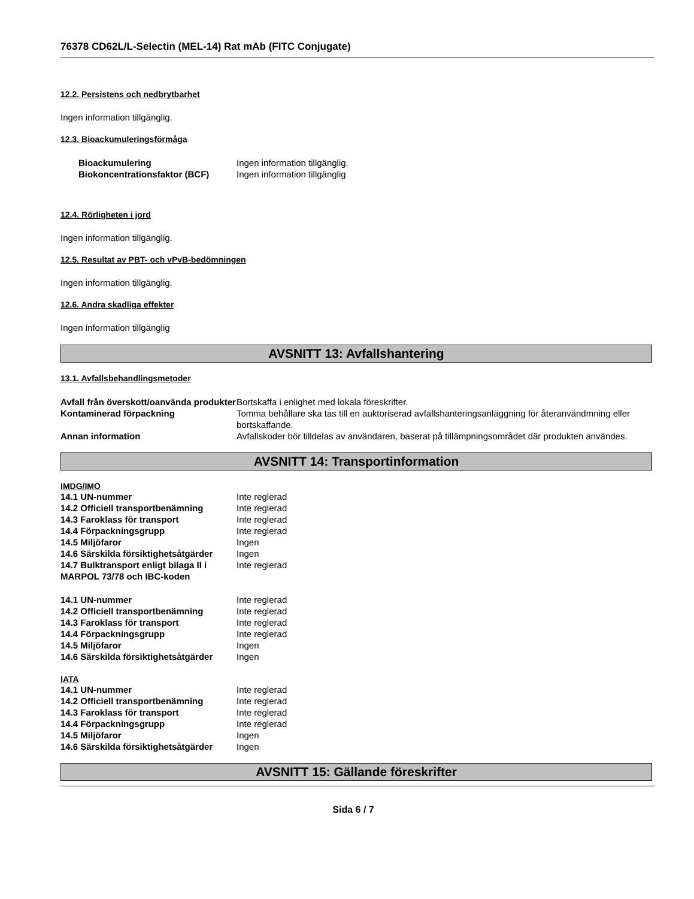76378 CD62L/L-Selectin (MEL-14) Rat mAb (FITC Conjugate)
12.2. Persistens och nedbrytbarhet
Ingen information tillgänglig.
12.3. Bioackumuleringsförmåga
| Bioackumulering | Ingen information tillgänglig. |
| Biokoncentrationsfaktor (BCF) | Ingen information tillgänglig |
12.4. Rörligheten i jord
Ingen information tillgänglig.
12.5. Resultat av PBT- och vPvB-bedömningen
Ingen information tillgänglig.
12.6. Andra skadliga effekter
Ingen information tillgänglig
AVSNITT 13: Avfallshantering
13.1. Avfallsbehandlingsmetoder
| Avfall från överskott/oanvända produkter | Bortskaffa i enlighet med lokala föreskrifter. |
| Kontaminerad förpackning | Tomma behållare ska tas till en auktoriserad avfallshanteringsanläggning för återanvändmning eller bortskaffande. |
| Annan information | Avfallskoder bör tilldelas av användaren, baserat på tillämpningsområdet där produkten användes. |
AVSNITT 14: Transportinformation
IMDG/IMO
| 14.1 UN-nummer | Inte reglerad |
| 14.2 Officiell transportbenämning | Inte reglerad |
| 14.3 Faroklass för transport | Inte reglerad |
| 14.4 Förpackningsgrupp | Inte reglerad |
| 14.5 Miljöfaror | Ingen |
| 14.6 Särskilda försiktighetsåtgärder | Ingen |
| 14.7 Bulktransport enligt bilaga II i MARPOL 73/78 och IBC-koden | Inte reglerad |
| 14.1 UN-nummer | Inte reglerad |
| 14.2 Officiell transportbenämning | Inte reglerad |
| 14.3 Faroklass för transport | Inte reglerad |
| 14.4 Förpackningsgrupp | Inte reglerad |
| 14.5 Miljöfaror | Ingen |
| 14.6 Särskilda försiktighetsåtgärder | Ingen |
IATA
| 14.1 UN-nummer | Inte reglerad |
| 14.2 Officiell transportbenämning | Inte reglerad |
| 14.3 Faroklass för transport | Inte reglerad |
| 14.4 Förpackningsgrupp | Inte reglerad |
| 14.5 Miljöfaror | Ingen |
| 14.6 Särskilda försiktighetsåtgärder | Ingen |
AVSNITT 15: Gällande föreskrifter
Sida 6 / 7